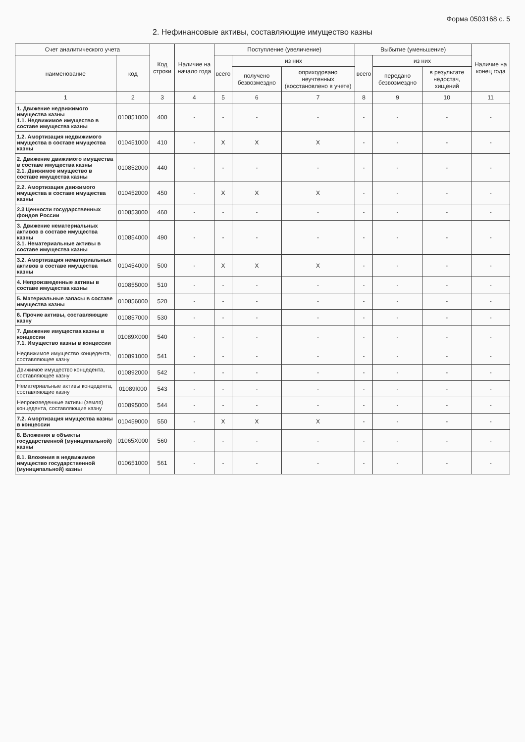Форма 0503168 с. 5
2. Нефинансовые активы, составляющие имущество казны
| Счет аналитического учета | | Код строки | Наличие на начало года | Поступление (увеличение) | | | Выбытие (уменьшение) | | | Наличие на конец года |
| --- | --- | --- | --- | --- | --- | --- | --- | --- | --- | --- |
| наименование | код | | | всего | из них | | всего | из них | | |
| | | | | | получено безвозмездно | оприходовано неучтенных (восстановлено в учете) | | передано безвозмездно | в результате недостач, хищений | |
| 1 | 2 | 3 | 4 | 5 | 6 | 7 | 8 | 9 | 10 | 11 |
| 1. Движение недвижимого имущества казны 1.1. Недвижимое имущество в составе имущества казны | 010851000 | 400 | - | - | - | - | - | - | - | - |
| 1.2. Амортизация недвижимого имущества в составе имущества казны | 010451000 | 410 | - | X | X | X | - | - | - | - |
| 2. Движение движимого имущества в составе имущества казны 2.1. Движимое имущество в составе имущества казны | 010852000 | 440 | - | - | - | - | - | - | - | - |
| 2.2. Амортизация движимого имущества в составе имущества казны | 010452000 | 450 | - | X | X | X | - | - | - | - |
| 2.3 Ценности государственных фондов России | 010853000 | 460 | - | - | - | - | - | - | - | - |
| 3. Движение нематериальных активов в составе имущества казны 3.1. Нематериальные активы в составе имущества казны | 010854000 | 490 | - | - | - | - | - | - | - | - |
| 3.2. Амортизация нематериальных активов в составе имущества казны | 010454000 | 500 | - | X | X | X | - | - | - | - |
| 4. Непроизведенные активы в составе имущества казны | 010855000 | 510 | - | - | - | - | - | - | - | - |
| 5. Материальные запасы в составе имущества казны | 010856000 | 520 | - | - | - | - | - | - | - | - |
| 6. Прочие активы, составляющие казну | 010857000 | 530 | - | - | - | - | - | - | - | - |
| 7. Движение имущества казны в концессии 7.1. Имущество казны в концессии | 01089X000 | 540 | - | - | - | - | - | - | - | - |
| Недвижимое имущество концедента, составляющее казну | 010891000 | 541 | - | - | - | - | - | - | - | - |
| Движимое имущество концедента, составляющее казну | 010892000 | 542 | - | - | - | - | - | - | - | - |
| Нематериальные активы концедента, составляющие казну | 01089I000 | 543 | - | - | - | - | - | - | - | - |
| Непроизведенные активы (земля) концедента, составляющие казну | 010895000 | 544 | - | - | - | - | - | - | - | - |
| 7.2. Амортизация имущества казны в концессии | 010459000 | 550 | - | X | X | X | - | - | - | - |
| 8. Вложения в объекты государственной (муниципальной) казны | 01065X000 | 560 | - | - | - | - | - | - | - | - |
| 8.1. Вложения в недвижимое имущество государственной (муниципальной) казны | 010651000 | 561 | - | - | - | - | - | - | - | - |